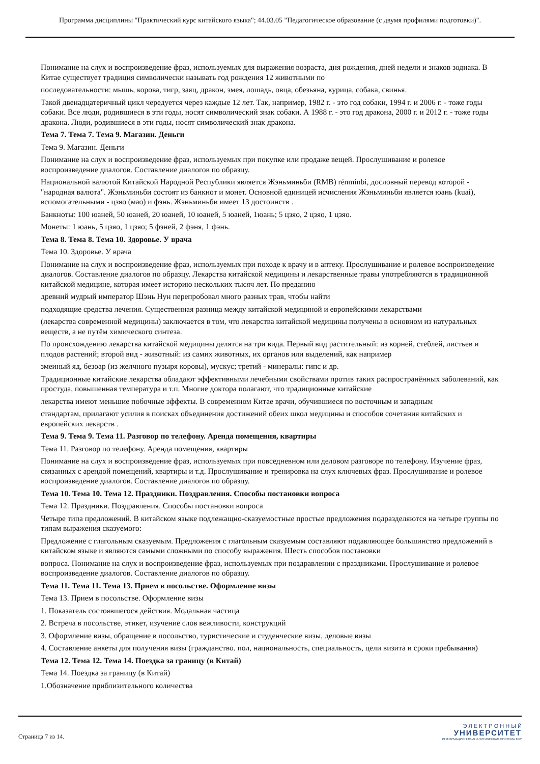Программа дисциплины "Практический курс китайского языка"; 44.03.05 "Педагогическое образование (с двумя профилями подготовки)".
Понимание на слух и воспроизведение фраз, используемых для выражения возраста, дня рождения, дней недели и знаков зодиака. В Китае существует традиция символически называть год рождения 12 животными по
последовательности: мышь, корова, тигр, заяц, дракон, змея, лошадь, овца, обезьяна, курица, собака, свинья.
Такой двенадцатеричный цикл чередуется через каждые 12 лет. Так, например, 1982 г. - это год собаки, 1994 г. и 2006 г. - тоже годы собаки. Все люди, родившиеся в эти годы, носят символический знак собаки. А 1988 г. - это год дракона, 2000 г. и 2012 г. - тоже годы дракона. Люди, родившиеся в эти годы, носят символический знак дракона.
Тема 7. Тема 7. Тема 9. Магазин. Деньги
Тема 9. Магазин. Деньги
Понимание на слух и воспроизведение фраз, используемых при покупке или продаже вещей. Прослушивание и ролевое воспроизведение диалогов. Составление диалогов по образцу.
Национальной валютой Китайской Народной Республики является Жэньминьби (RMB) rénmínbì, дословный перевод которой - "народная валюта". Жэньминьби состоят из банкнот и монет. Основной единицей исчисления Жэньминьби является юань (kuai), вспомогательными - цзяо (мао) и фэнь. Жэньминьби имеет 13 достоинств .
Банкноты: 100 юаней, 50 юаней, 20 юаней, 10 юаней, 5 юаней, 1юань; 5 цзяо, 2 цзяо, 1 цзяо.
Монеты: 1 юань, 5 цзяо, 1 цзяо; 5 фэней, 2 фэня, 1 фэнь.
Тема 8. Тема 8. Тема 10. Здоровье. У врача
Тема 10. Здоровье. У врача
Понимание на слух и воспроизведение фраз, используемых при походе к врачу и в аптеку. Прослушивание и ролевое воспроизведение диалогов. Составление диалогов по образцу. Лекарства китайской медицины и лекарственные травы употребляются в традиционной китайской медицине, которая имеет историю нескольких тысяч лет. По преданию
древний мудрый император Шэнь Нун перепробовал много разных трав, чтобы найти
подходящие средства лечения. Существенная разница между китайской медициной и европейскими лекарствами
(лекарства современной медицины) заключается в том, что лекарства китайской медицины получены в основном из натуральных веществ, а не путём химического синтеза.
По происхождению лекарства китайской медицины делятся на три вида. Первый вид растительный: из корней, стеблей, листьев и плодов растений; второй вид - животный: из самих животных, их органов или выделений, как например
змеиный яд, безоар (из желчного пузыря коровы), мускус; третий - минералы: гипс и др.
Традиционные китайские лекарства обладают эффективными лечебными свойствами против таких распространённых заболеваний, как простуда, повышенная температура и т.п. Многие доктора полагают, что традиционные китайские
лекарства имеют меньшие побочные эффекты. В современном Китае врачи, обучившиеся по восточным и западным
стандартам, прилагают усилия в поисках объединения достижений обеих школ медицины и способов сочетания китайских и европейских лекарств .
Тема 9. Тема 9. Тема 11. Разговор по телефону. Аренда помещения, квартиры
Тема 11. Разговор по телефону. Аренда помещения, квартиры
Понимание на слух и воспроизведение фраз, используемых при повседневном или деловом разговоре по телефону. Изучение фраз, связанных с арендой помещений, квартиры и т.д. Прослушивание и тренировка на слух ключевых фраз. Прослушивание и ролевое воспроизведение диалогов. Составление диалогов по образцу.
Тема 10. Тема 10. Тема 12. Праздники. Поздравления. Способы постановки вопроса
Тема 12. Праздники. Поздравления. Способы постановки вопроса
Четыре типа предложений. В китайском языке подлежащно-сказуемостные простые предложения подразделяются на четыре группы по типам выражения сказуемого:
Предложение с глагольным сказуемым. Предложения с глагольным сказуемым составляют подавляющее большинство предложений в китайском языке и являются самыми сложными по способу выражения. Шесть способов постановки
вопроса. Понимание на слух и воспроизведение фраз, используемых при поздравлении с праздниками. Прослушивание и ролевое воспроизведение диалогов. Составление диалогов по образцу.
Тема 11. Тема 11. Тема 13. Прием в посольстве. Оформление визы
Тема 13. Прием в посольстве. Оформление визы
1. Показатель состоявшегося действия. Модальная частица
2. Встреча в посольстве, этикет, изучение слов вежливости, конструкций
3. Оформление визы, обращение в посольство, туристические и студенческие визы, деловые визы
4. Составление анкеты для получения визы (гражданство. пол, национальность, специальность, цели визита и сроки пребывания)
Тема 12. Тема 12. Тема 14. Поездка за границу (в Китай)
Тема 14. Поездка за границу (в Китай)
1.Обозначение приблизительного количества
Страница 7 из 14.
Э Л Е К Т Р О Н Н Ы Й
УНИВЕРСИТЕТ
ИНФОРМАЦИОННО-АНАЛИТИЧЕСКАЯ СИСТЕМА КФУ